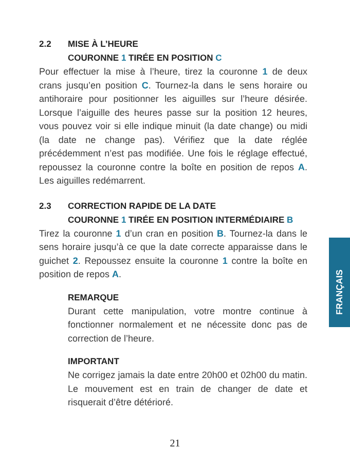2.2 MISE À L’HEURE
COURONNE 1 TIRÉE EN POSITION C
Pour effectuer la mise à l’heure, tirez la couronne 1 de deux crans jusqu’en position C. Tournez-la dans le sens horaire ou antihoraire pour positionner les aiguilles sur l’heure désirée. Lorsque l’aiguille des heures passe sur la position 12 heures, vous pouvez voir si elle indique minuit (la date change) ou midi (la date ne change pas). Vérifiez que la date réglée précédemment n’est pas modifiée. Une fois le réglage effectué, repoussez la couronne contre la boîte en position de repos A. Les aiguilles redémarrent.
2.3 CORRECTION RAPIDE DE LA DATE
COURONNE 1 TIRÉE EN POSITION INTERMÉDIAIRE B
Tirez la couronne 1 d’un cran en position B. Tournez-la dans le sens horaire jusqu’à ce que la date correcte apparaisse dans le guichet 2. Repoussez ensuite la couronne 1 contre la boîte en position de repos A.
REMARQUE
Durant cette manipulation, votre montre continue à fonctionner normalement et ne nécessite donc pas de correction de l’heure.
IMPORTANT
Ne corrigez jamais la date entre 20h00 et 02h00 du matin. Le mouvement est en train de changer de date et risquerait d’être détérioré.
FRANÇAIS
21